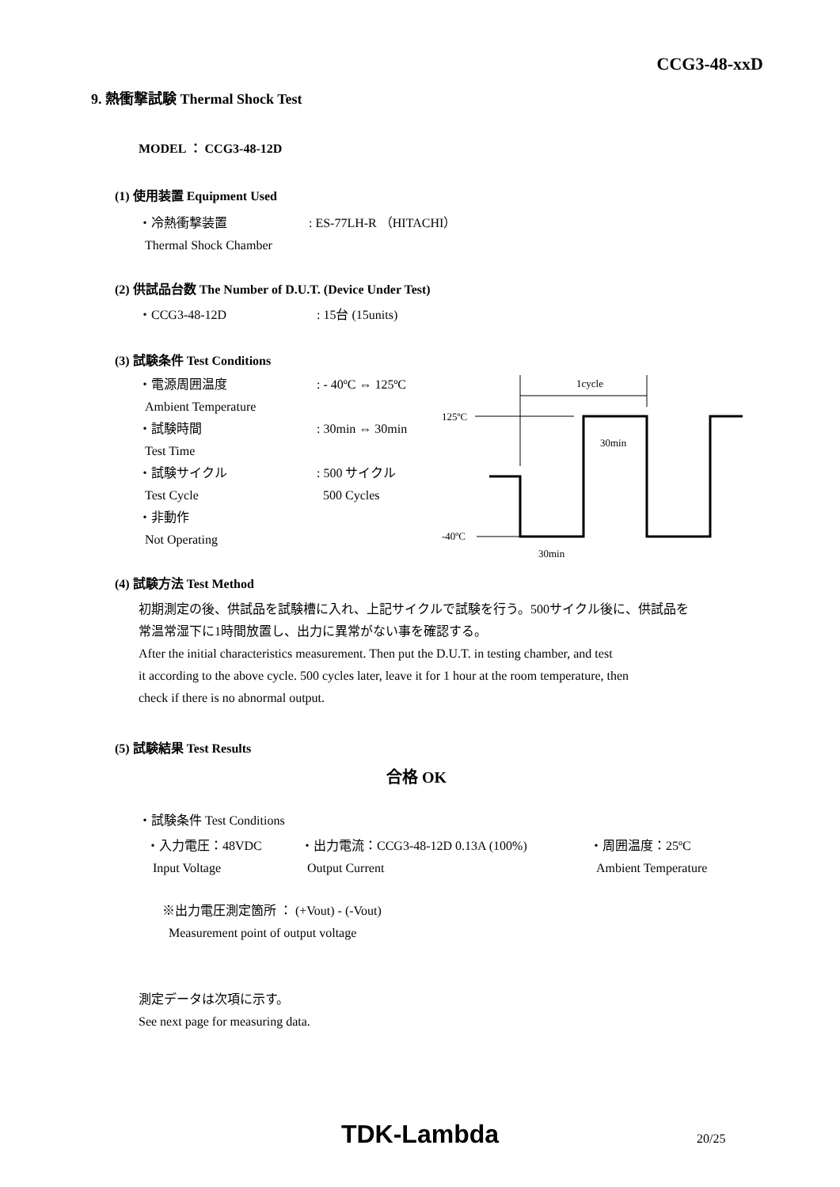CCG3-48-xxD
9. 熱衝撃試験 Thermal Shock Test
MODEL ： CCG3-48-12D
(1) 使用装置 Equipment Used
・冷熱衝撃装置
Thermal Shock Chamber
: ES-77LH-R （HITACHI）
(2) 供試品台数 The Number of D.U.T. (Device Under Test)
・CCG3-48-12D : 15台 (15units)
(3) 試験条件 Test Conditions
・電源周囲温度
Ambient Temperature
・試験時間
Test Time
・試験サイクル
Test Cycle
・非動作
Not Operating
: - 40ºC ⇔ 125ºC
: 30min ⇔ 30min
: 500 サイクル
500 Cycles
1cycle
125ºC
30min
-40ºC
30min
(4) 試験方法 Test Method
初期測定の後、供試品を試験槽に入れ、上記サイクルで試験を行う。500サイクル後に、供試品を
常温常湿下に1時間放置し、出力に異常がない事を確認する。
After the initial characteristics measurement. Then put the D.U.T. in testing chamber, and test
it according to the above cycle. 500 cycles later, leave it for 1 hour at the room temperature, then
check if there is no abnormal output.
(5) 試験結果 Test Results
合格 OK
・試験条件 Test Conditions
・入力電圧：48VDC
Input Voltage
・出力電流：CCG3-48-12D 0.13A (100%)
Output Current
・周囲温度：25ºC
Ambient Temperature
※出力電圧測定箇所 ： (+Vout) - (-Vout)
Measurement point of output voltage
測定データは次項に示す。
See next page for measuring data.
TDK-Lambda 20/25